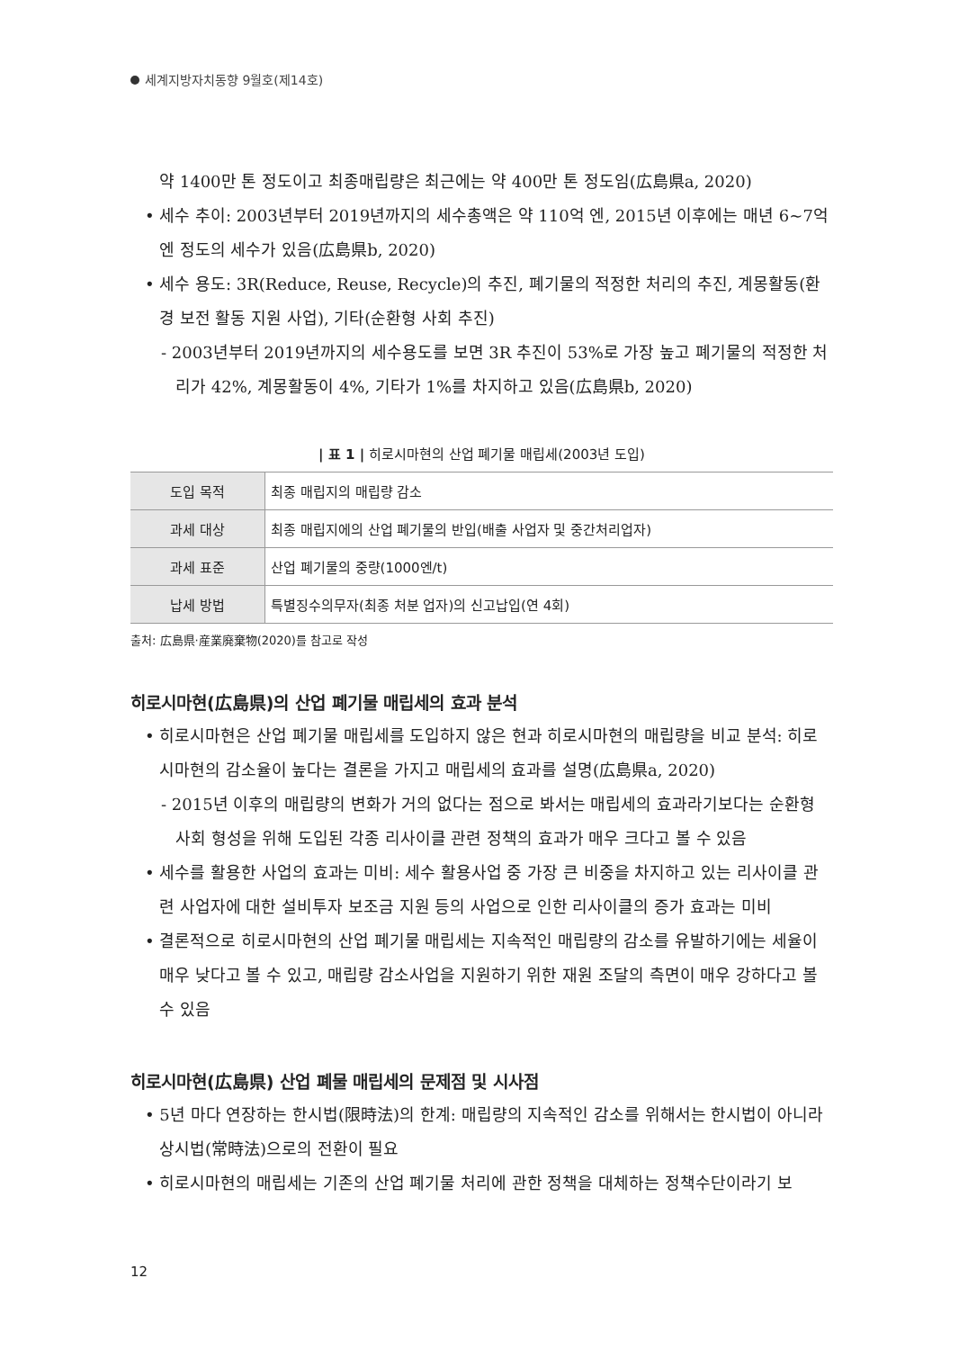세계지방자치동향 9월호(제14호)
약 1400만 톤 정도이고 최종매립량은 최근에는 약 400만 톤 정도임(広島県a, 2020)
• 세수 추이: 2003년부터 2019년까지의 세수총액은 약 110억 엔, 2015년 이후에는 매년 6~7억 엔 정도의 세수가 있음(広島県b, 2020)
• 세수 용도: 3R(Reduce, Reuse, Recycle)의 추진, 폐기물의 적정한 처리의 추진, 계몽활동(환경 보전 활동 지원 사업), 기타(순환형 사회 추진)
- 2003년부터 2019년까지의 세수용도를 보면 3R 추진이 53%로 가장 높고 폐기물의 적정한 처리가 42%, 계몽활동이 4%, 기타가 1%를 차지하고 있음(広島県b, 2020)
| 표 1 | 히로시마현의 산업 폐기물 매립세(2003년 도입)
| 도입 목적 | 최종 매립지의 매립량 감소 |
| 과세 대상 | 최종 매립지에의 산업 폐기물의 반입(배출 사업자 및 중간처리업자) |
| 과세 표준 | 산업 폐기물의 중량(1000엔/t) |
| 납세 방법 | 특별징수의무자(최종 처분 업자)의 신고납입(연 4회) |
출처: 広島県·産業廃棄物(2020)를 참고로 작성
히로시마현(広島県)의 산업 폐기물 매립세의 효과 분석
• 히로시마현은 산업 폐기물 매립세를 도입하지 않은 현과 히로시마현의 매립량을 비교 분석: 히로시마현의 감소율이 높다는 결론을 가지고 매립세의 효과를 설명(広島県a, 2020)
- 2015년 이후의 매립량의 변화가 거의 없다는 점으로 봐서는 매립세의 효과라기보다는 순환형 사회 형성을 위해 도입된 각종 리사이클 관련 정책의 효과가 매우 크다고 볼 수 있음
• 세수를 활용한 사업의 효과는 미비: 세수 활용사업 중 가장 큰 비중을 차지하고 있는 리사이클 관련 사업자에 대한 설비투자 보조금 지원 등의 사업으로 인한 리사이클의 증가 효과는 미비
• 결론적으로 히로시마현의 산업 폐기물 매립세는 지속적인 매립량의 감소를 유발하기에는 세율이 매우 낮다고 볼 수 있고, 매립량 감소사업을 지원하기 위한 재원 조달의 측면이 매우 강하다고 볼 수 있음
히로시마현(広島県) 산업 폐물 매립세의 문제점 및 시사점
• 5년 마다 연장하는 한시법(限時法)의 한계: 매립량의 지속적인 감소를 위해서는 한시법이 아니라 상시법(常時法)으로의 전환이 필요
• 히로시마현의 매립세는 기존의 산업 폐기물 처리에 관한 정책을 대체하는 정책수단이라기 보
12